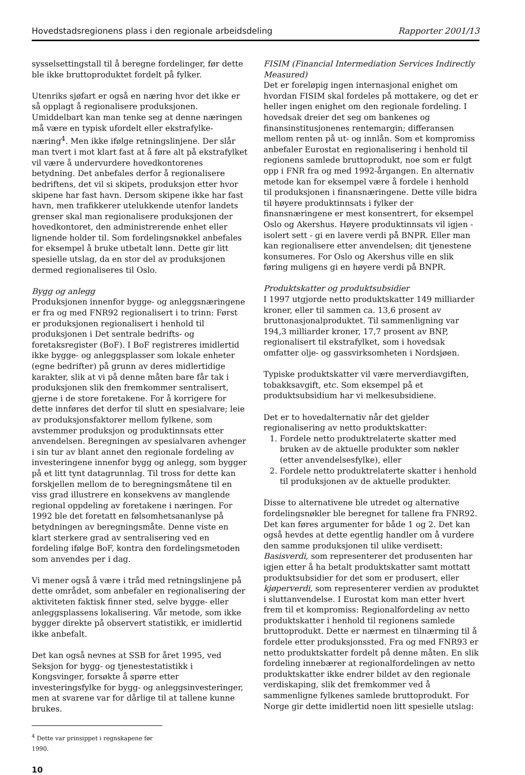Hovedstadsregionens plass i den regionale arbeidsdeling Rapporter 2001/13
sysselsettingstall til å beregne fordelinger, før dette ble ikke bruttoproduktet fordelt på fylker.
Utenriks sjøfart er også en næring hvor det ikke er så opplagt å regionalisere produksjonen. Umiddelbart kan man tenke seg at denne næringen må være en typisk ufordelt eller ekstrafylke-næring<sup>4</sup>. Men ikke ifølge retningslinjene. Der slår man tvert i mot klart fast at å føre alt på ekstrafylket vil være å undervurdere hovedkontorenes betydning. Det anbefales derfor å regionalisere bedriftens, det vil si skipets, produksjon etter hvor skipene har fast havn. Dersom skipene ikke har fast havn, men trafikkerer utelukkende utenfor landets grenser skal man regionalisere produksjonen der hovedkontoret, den administrerende enhet eller lignende holder til. Som fordelingsnøkkel anbefales for eksempel å bruke utbetalt lønn. Dette gir litt spesielle utslag, da en stor del av produksjonen dermed regionaliseres til Oslo.
Bygg og anlegg
Produksjonen innenfor bygge- og anleggsnæringene er fra og med FNR92 regionalisert i to trinn: Først er produksjonen regionalisert i henhold til produksjonen i Det sentrale bedrifts- og foretaksregister (BoF). I BoF registreres imidlertid ikke bygge- og anleggsplasser som lokale enheter (egne bedrifter) på grunn av deres midlertidige karakter, slik at vi på denne måten bare får tak i produksjonen slik den fremkommer sentralisert, gjerne i de store foretakene. For å korrigere for dette innføres det derfor til slutt en spesialvare; leie av produksjonsfaktorer mellom fylkene, som avstemmer produksjon og produktinnsats etter anvendelsen. Beregningen av spesialvaren avhenger i sin tur av blant annet den regionale fordeling av investeringene innenfor bygg og anlegg, som bygger på et litt tynt datagrunnlag. Til tross for dette kan forskjellen mellom de to beregningsmåtene til en viss grad illustrere en konsekvens av manglende regional oppdeling av foretakene i næringen. For 1992 ble det foretatt en følsomhetsananlyse på betydningen av beregningsmåte. Denne viste en klart sterkere grad av sentralisering ved en fordeling ifølge BoF, kontra den fordelingsmetoden som anvendes per i dag.
Vi mener også å være i tråd med retningslinjene på dette området, som anbefaler en regionalisering der aktiviteten faktisk finner sted, selve bygge- eller anleggsplassens lokalisering. Vår metode, som ikke bygger direkte på observert statistikk, er imidlertid ikke anbefalt.
Det kan også nevnes at SSB for året 1995, ved Seksjon for bygg- og tjenestestatistikk i Kongsvinger, forsøkte å spørre etter investeringsfylke for bygg- og anleggsinvesteringer, men at svarene var for dårlige til at tallene kunne brukes.
<sup>4</sup> Dette var prinsippet i regnskapene før 1990.
10
FISIM (Financial Intermediation Services Indirectly Measured)
Det er foreløpig ingen internasjonal enighet om hvordan FISIM skal fordeles på mottakere, og det er heller ingen enighet om den regionale fordeling. I hovedsak dreier det seg om bankenes og finansinstitusjonenes rentemargin; differansen mellom renten på ut- og innlån. Som et kompromiss anbefaler Eurostat en regionalisering i henhold til regionens samlede bruttoprodukt, noe som er fulgt opp i FNR fra og med 1992-årgangen. En alternativ metode kan for eksempel være å fordele i henhold til produksjonen i finansnæringene. Dette ville bidra til høyere produktinnsats i fylker der finansnæringene er mest konsentrert, for eksempel Oslo og Akershus. Høyere produktinnsats vil igjen - isolert sett - gi en lavere verdi på BNPR. Eller man kan regionalisere etter anvendelsen; dit tjenestene konsumeres. For Oslo og Akershus ville en slik føring muligens gi en høyere verdi på BNPR.
Produktskatter og produktsubsidier
I 1997 utgjorde netto produktskatter 149 milliarder kroner, eller til sammen ca. 13,6 prosent av bruttonasjonalproduktet. Til sammenligning var 194,3 milliarder kroner, 17,7 prosent av BNP, regionalisert til ekstrafylket, som i hovedsak omfatter olje- og gassvirksomheten i Nordsjøen.
Typiske produktskatter vil være merverdiavgiften, tobakksavgift, etc. Som eksempel på et produktsubsidium har vi melkesubsidiene.
Det er to hovedalternativ når det gjelder regionalisering av netto produktskatter:
1. Fordele netto produktrelaterte skatter med bruken av de aktuelle produkter som nøkler (etter anvendelsesfylke), eller
2. Fordele netto produktrelaterte skatter i henhold til produksjonen av de aktuelle produkter.
Disse to alternativene ble utredet og alternative fordelingsnøkler ble beregnet for tallene fra FNR92. Det kan føres argumenter for både 1 og 2. Det kan også hevdes at dette egentlig handler om å vurdere den samme produksjonen til ulike verdisett: Basisverdi, som representerer det produsenten har igjen etter å ha betalt produktskatter samt mottatt produktsubsidier for det som er produsert, eller kjøperverdi, som representerer verdien av produktet i sluttanvendelse. I Eurostat kom man etter hvert frem til et kompromiss: Regionalfordeling av netto produktskatter i henhold til regionens samlede bruttoprodukt. Dette er nærmest en tilnærming til å fordele etter produksjonssted. Fra og med FNR93 er netto produktskatter fordelt på denne måten. En slik fordeling innebærer at regionalfordelingen av netto produktskatter ikke endrer bildet av den regionale verdiskaping, slik det fremkommer ved å sammenligne fylkenes samlede bruttoprodukt. For Norge gir dette imidlertid noen litt spesielle utslag: